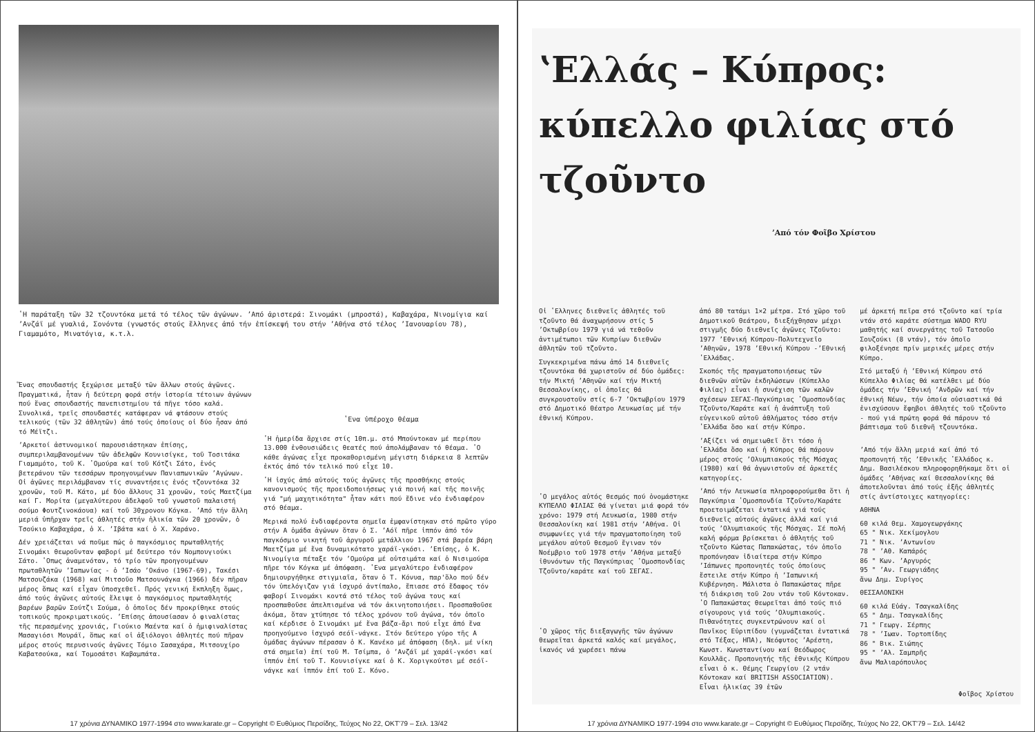ʽΗ παράταξη τῶν 32 τζουντόκα μετά τό τέλος τῶν ἀγώνων. ʼΑπό ἀριστερά: Σινομάκι (μπροστά), Καβαχάρα, Νινομίγια καί ʼΑνζάϊ μέ γυαλιά, Σονόντα (γνωστός στούς ἕλληνες ἀπό τήν ἐπίσκεψή του στήν ʼΑθήνα στό τέλος ʼΙανουαρίου 78), Γιαμαμότο, Μινατόγια, κ.τ.λ.
Ἕνας σπουδαστής ξεχώρισε μεταξύ τῶν ἄλλων στούς ἀγῶνες. Πραγματικά, ἦταν ἡ δεύτερη φορά στήν ἱστορία τέτοιων ἀγώνων πού ἕνας σπουδαστής πανεπιστημίου τά πῆγε τόσο καλά. Συνολικά, τρεῖς σπουδαστές κατάφεραν νά φτάσουν στούς τελικούς (τῶν 32 ἀθλητῶν) ἀπό τούς ὁποίους οἱ δύο ἦσαν ἀπό τό Μέϊτζι.
ʼΑρκετοί ἀστυνομικοί παρουσιάστηκαν ἐπίσης, συμπεριλαμβανομένων τῶν ἀδελφῶν Κουνισίγκε, τοῦ Τοσιτάκα Γιαμαμότο, τοῦ Κ. ʽΟμούρα καί τοῦ Κότζι Σάτο, ἑνός βετεράνου τῶν τεσσάρων προηγουμένων Πανιαπωνικῶν ʼΑγώνων. Οἱ ἀγῶνες περιλάμβαναν τίς συναντήσεις ἑνός τζουντόκα 32 χρονῶν, τοῦ Μ. Κάτο, μέ δύο ἄλλους 31 χρονῶν, τούς Μαετζίμα καί Γ. Μορίτα (μεγαλύτερου ἀδελφοῦ τοῦ γνωστοῦ παλαιστή σούμο Φουτζινοκάουα) καί τοῦ 30χρονου Κόγκα. ʼΑπό τήν ἄλλη μεριά ὑπῆρχαν τρεῖς ἀθλητές στήν ἡλικία τῶν 20 χρονῶν, ὁ Τσούκιο Καβαχάρα, ὁ Χ. ʼΙβάτα καί ὁ Χ. Χαράνο.
Δέν χρειάζεται νά ποῦμε πώς ὁ παγκόσμιος πρωταθλητής Σινομάκι θεωροῦνταν φαβορί μέ δεύτερο τόν Νομπουγιούκι Σάτο. ʽΟπως ἀναμενόταν, τό τρίο τῶν προηγουμένων πρωταθλητῶν ʼΙαπωνίας - ὁ ʼΙσάο ʼΟκάνο (1967-69), Τακέσι Ματσουζάκα (1968) καί Μιτσοῦο Ματσουνάγκα (1966) δέν πῆραν μέρος ὅπως καί εἶχαν ὑποσχεθεῖ. Πρός γενική ἔκπληξη ὅμως, ἀπό τούς ἀγῶνες αὐτούς ἔλειψε ὁ παγκόσμιος πρωταθλητής βαρέων βαρῶν Σούτζι Σούμα, ὁ ὁποῖος δέν προκρίθηκε στούς τοπικούς προκριματικούς. ʼΕπίσης ἀπουσίασαν ὁ φιναλίστας τῆς περασμένης χρονιάς, Γιούκιο Μαέντα καί ὁ ἡμιφιναλίστας Μασαγιόσι Μουράϊ, ὅπως καί οἱ ἀξιόλογοι ἀθλητές πού πῆραν μέρος στούς περυσινούς ἀγῶνες Τόμιο Σασαχάρα, Μιτσουχίρο Καβατσούκα, καί Τομοσάτσι Καβαμπάτα.
ʽΕνα ὑπέροχο θέαμα
ʽΗ ἡμερίδα ἄρχισε στίς 10π.μ. στό Μπούντοκαν μέ περίπου 13.000 ἐνθουσιώδεις θεατές πού ἀπολάμβαναν τό θέαμα. ʽΟ κάθε ἀγώνας εἶχε προκαθορισμένη μέγιστη διάρκεια 8 λεπτῶν ἐκτός ἀπό τόν τελικό πού εἶχε 10.
ʽΗ ἰσχύς ἀπό αὐτούς τούς ἀγῶνες τῆς προσθήκης στούς κανονισμούς τῆς προειδοποιήσεως γιά ποινή καί τῆς ποινῆς γιά "μή μαχητικότητα" ἦταν κάτι πού ἔδινε νέο ἐνδιαφέρον στό θέαμα.
Μερικά πολύ ἐνδιαφέροντα σημεῖα ἐμφανίστηκαν στό πρῶτο γύρο στήν Α ὁμάδα ἀγώνων ὅταν ὁ Σ. ʼΑόϊ πῆρε ἰππόν ἀπό τόν παγκόσμιο νικητή τοῦ ἀργυροῦ μετάλλιου 1967 στά βαρέα βάρη Μαετζίμα μέ ἕνα δυναμικότατο χαράϊ-γκόσι. ʼΕπίσης, ὁ Κ. Νινομίγια πέταξε τόν ʼΟμούρα μέ οὐτσιμάτα καί ὁ Νισιμούρα πῆρε τόν Κόγκα μέ ἀπόφαση. ʽΕνα μεγαλύτερο ἐνδιαφέρον δημιουργήθηκε στιγμιαῖα, ὅταν ὁ Τ. Κόνυα, παρ'ὅλο πού δέν τόν ὑπελόγιζαν γιά ἰσχυρό ἀντίπαλο, ἔπιασε στό ἔδαφος τόν φαβορί Σινομάκι κοντά στό τέλος τοῦ ἀγώνα τους καί προσπαθοῦσε ἀπελπισμένα νά τόν ἀκινητοποιήσει. Προσπαθοῦσε ἀκόμα, ὅταν χτύπησε τό τέλος χρόνου τοῦ ἀγώνα, τόν ὁποῖο καί κέρδισε ὁ Σινομάκι μέ ἕνα βάζα-ἄρι πού εἶχε ἀπό ἕνα προηγούμενο ἰσχυρό σεόϊ-νάγκε. Στόν δεύτερο γύρο τῆς Α ὁμάδας ἀγώνων πέρασαν ὁ Κ. Κανέκο μέ ἀπόφαση (δηλ. μέ νίκη στά σημεῖα) ἐπί τοῦ Μ. Τσίμπα, ὁ ʼΑνζάϊ μέ χαράϊ-γκόσι καί ἰππόν ἐπί τοῦ Τ. Κουνισίγκε καί ὁ Κ. Χοριγκούτσι μέ σεόϊ-νάγκε καί ἰππόν ἐπί τοῦ Σ. Κόνο.
17 χρόνια ΔΥΝΑΜΙΚΟ 1977-1994 στο www.karate.gr – Copyright © Ευθύμιος Περσίδης, Τεύχος Νο 22, ΟΚΤ'79 – Σελ. 13/42
ʽΕλλάς – Κύπρος:
κύπελλο φιλίας στό τζοῦντο
ʼΑπό τόν Φοῖβο Χρίστου
Οἱ ʽΕλληνες διεθνεῖς ἀθλητές τοῦ τζοῦντο θά ἀναχωρήσουν στίς 5 ʼΟκτωβρίου 1979 γιά νά τεθοῦν ἀντιμέτωποι τῶν Κυπρίων διεθνῶν ἀθλητῶν τοῦ τζοῦντο.
Συγκεκριμένα πάνω ἀπό 14 διεθνεῖς τζουντόκα θά χωριστοῦν σέ δύο ὁμάδες: τήν Μικτή ʼΑθηνῶν καί τήν Μικτή Θεσσαλονίκης, οἱ ὁποῖες θά συγκρουστοῦν στίς 6-7 ʼΟκτωβρίου 1979 στό Δημοτικό Θέατρο Λευκωσίας μέ τήν ἐθνική Κύπρου.
ʽΟ μεγάλος αὐτός θεσμός πού ὀνομάστηκε ΚΥΠΕΛΛΟ ΦΙΛΙΑΣ θά γίνεται μιά φορά τόν χρόνο: 1979 στή Λευκωσία, 1980 στήν Θεσσαλονίκη καί 1981 στήν ʼΑθήνα. Οἱ συμφωνίες γιά τήν πραγματοποίηση τοῦ μεγάλου αὐτοῦ θεσμοῦ ἔγιναν τόν Νοέμβριο τοῦ 1978 στήν ʼΑθήνα μεταξύ ἰθυνόντων τῆς Παγκύπριας ʽΟμοσπονδίας Τζοῦντο/καράτε καί τοῦ ΣΕΓΑΣ.
ʽΟ χῶρος τῆς διεξαγωγῆς τῶν ἀγώνων θεωρεῖται ἀρκετά καλός καί μεγάλος, ἱκανός νά χωρέσει πάνω
ἀπό 80 τατάμι 1×2 μέτρα. Στό χῶρο τοῦ Δημοτικοῦ Θεάτρου, διεξήχθησαν μέχρι στιγμῆς δύο διεθνεῖς ἀγῶνες Τζοῦντο: 1977 ʼΕθνική Κύπρου-Πολυτεχνεῖο ʼΑθηνῶν, 1978 ʼΕθνική Κύπρου -ʼΕθνική ʽΕλλάδας.
Σκοπός τῆς πραγματοποιήσεως τῶν διεθνῶν αὐτῶν ἐκδηλώσεων (Κύπελλο Φιλίας) εἶναι ἡ συνέχιση τῶν καλῶν σχέσεων ΣΕΓΑΣ-Παγκύπριας ʽΟμοσπονδίας Τζοῦντο/Καράτε καί ἡ ἀνάπτυξη τοῦ εὐγενικοῦ αὐτοῦ ἀθλήματος τόσο στήν ʽΕλλάδα ὅσο καί στήν Κύπρο.
ʼΑξίζει νά σημειωθεῖ ὅτι τόσο ἡ ʽΕλλάδα ὅσο καί ἡ Κύπρος θά πάρουν μέρος στούς ʼΟλυμπιακούς τῆς Μόσχας (1980) καί θά ἀγωνιστοῦν σέ ἀρκετές κατηγορίες.
ʼΑπό τήν Λευκωσία πληροφορούμεθα ὅτι ἡ Παγκύπρια ʽΟμοσπονδία Τζοῦντο/Καράτε προετοιμάζεται ἐντατικά γιά τούς διεθνεῖς αὐτούς ἀγῶνες ἀλλά καί γιά τούς ʼΟλυμπιακούς τῆς Μόσχας. Σέ πολή καλή φόρμα βρίσκεται ὁ ἀθλητής τοῦ τζοῦντο Κώστας Παπακώστας, τόν ὁποῖο προπόνησαν ἰδιαίτερα στήν Κύπρο ʼΙάπωνες προπονητές τούς ὁποίους ἔστειλε στήν Κύπρο ἡ ʼΙαπωνική Κυβέρνηση. Μάλιστα ὁ Παπακώστας πῆρε τή διάκριση τοῦ 2ου ντάν τοῦ Κόντοκαν. ʽΟ Παπακώστας θεωρεῖται ἀπό τούς πιό σίγουρους γιά τούς ʼΟλυμπιακούς. Πιθανότητες συγκεντρώνουν καί οἱ Πανῖκος Εὐριπίδου (γυμνάζεται ἐντατικά στό Τέξας, ΗΠΑ), Νεόφυτος ʼΑρέστη, Κωνστ. Κωνσταντίνου καί Θεόδωρος Κουλλᾶς. Προπονητής τῆς ἐθνικῆς Κύπρου εἶναι ὁ κ. Θέμης Γεωργίου (2 ντάν Κόντοκαν καί BRITISH ASSOCIATION). Εἶναι ἡλικίας 39 ἐτῶν
μέ ἀρκετή πεῖρα στό τζοῦντο καί τρία ντάν στό καράτε σύστημα WADO RYU μαθητής καί συνεργάτης τοῦ Τατσοῦο Σουζούκι (8 ντάν), τόν ὁποῖο φιλοξένησε πρίν μερικές μέρες στήν Κύπρο.
Στό μεταξύ ἡ ʼΕθνική Κύπρου στό Κύπελλο Φιλίας θά κατέλθει μέ δύο ὁμάδες τήν ʼΕθνική ʼΑνδρῶν καί τήν ἐθνική Νέων, τήν ὁποία οὐσιαστικά θά ἐνισχύσουν ἔφηβοι ἀθλητές τοῦ τζοῦντο - πού γιά πρώτη φορά θά πάρουν τό βάπτισμα τοῦ διεθνῆ τζουντόκα.
ʼΑπό τήν ἄλλη μεριά καί ἀπό τό προπονητή τῆς ʼΕθνικῆς ʽΕλλάδος κ. Δημ. Βασιλέσκου πληροφορηθήκαμε ὅτι οἱ ὁμάδες ʼΑθήνας καί Θεσσαλονίκης θά ἀποτελοῦνται ἀπό τούς ἐξῆς ἀθλητές στίς ἀντίστοιχες κατηγορίες:
ΑΘΗΝΑ
60 κιλά Θεμ. Χαμογεωργάκης
65 " Νικ. Χεκίμογλου
71 " Νικ. ʼΑντωνίου
78 " ʼΑθ. Καπάρός
86 " Κων. ʼΑργυρός
95 " ʼΑν. Γεωργιάδης
ἄνω Δημ. Συρίγος
ΘΕΣΣΑΛΟΝΙΚΗ
60 κιλά Εὐάγ. Τσαγκαλίδης
65 " Δημ. Τσαγκαλίδης
71 " Γεωργ. Σέρπης
78 " ʼΙωαν. Τορτοπίδης
86 " Βικ. Σιώπης
95 " ʼΑλ. Σαμπρῆς
ἄνω Μαλιαρόπουλος
Φοῖβος Χρίστου
17 χρόνια ΔΥΝΑΜΙΚΟ 1977-1994 στο www.karate.gr – Copyright © Ευθύμιος Περσίδης, Τεύχος Νο 22, ΟΚΤ'79 – Σελ. 14/42